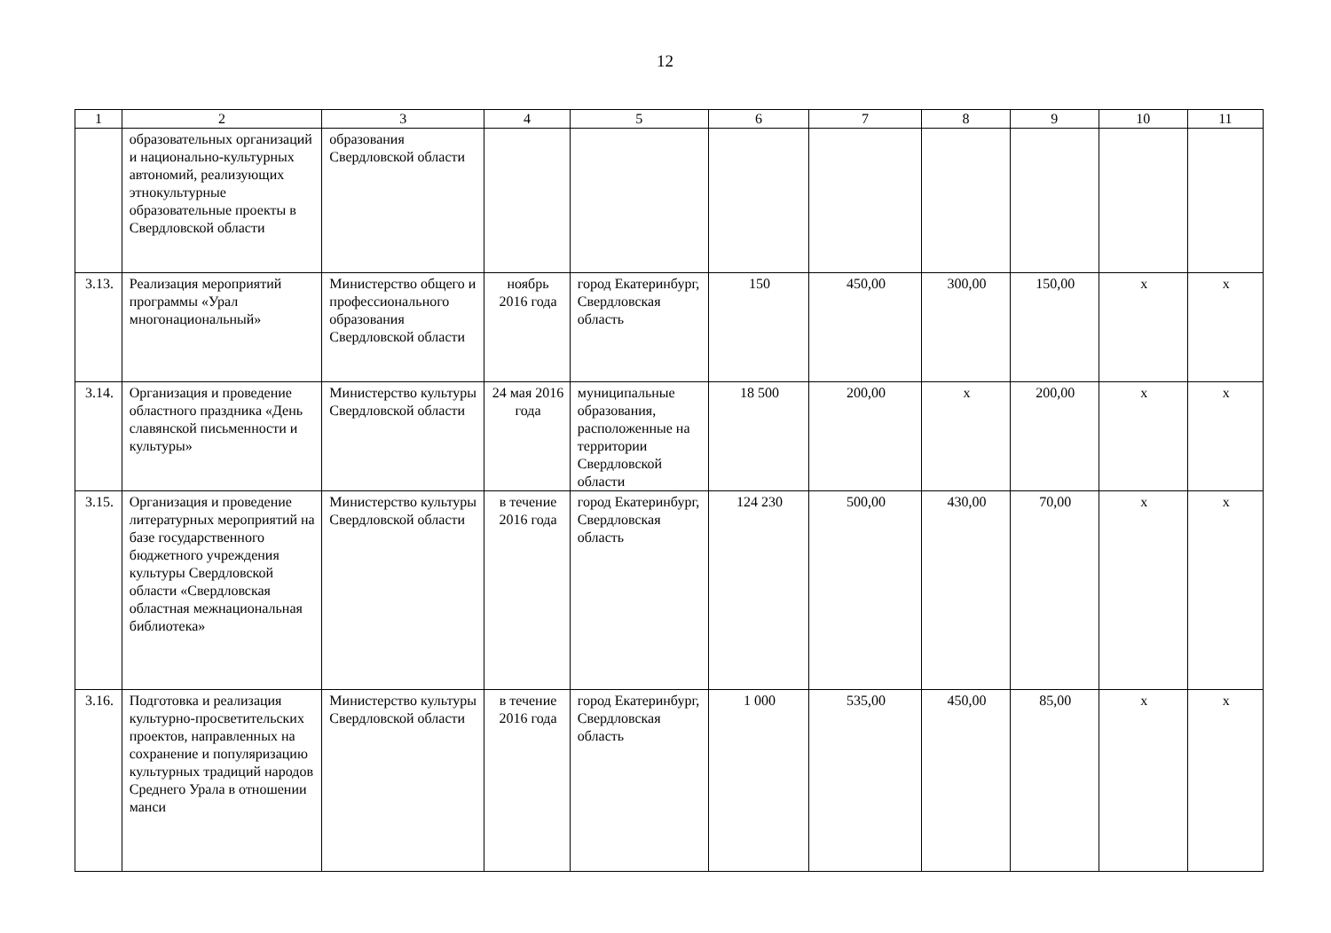12
| 1 | 2 | 3 | 4 | 5 | 6 | 7 | 8 | 9 | 10 | 11 |
| --- | --- | --- | --- | --- | --- | --- | --- | --- | --- | --- |
| | образовательных организаций и национально-культурных автономий, реализующих этнокультурные образовательные проекты в Свердловской области | образования Свердловской области | | | | | | | | |
| 3.13. | Реализация мероприятий программы «Урал многонациональный» | Министерство общего и профессионального образования Свердловской области | ноябрь 2016 года | город Екатеринбург, Свердловская область | 150 | 450,00 | 300,00 | 150,00 | x | x |
| 3.14. | Организация и проведение областного праздника «День славянской письменности и культуры» | Министерство культуры Свердловской области | 24 мая 2016 года | муниципальные образования, расположенные на территории Свердловской области | 18 500 | 200,00 | x | 200,00 | x | x |
| 3.15. | Организация и проведение литературных мероприятий на базе государственного бюджетного учреждения культуры Свердловской области «Свердловская областная межнациональная библиотека» | Министерство культуры Свердловской области | в течение 2016 года | город Екатеринбург, Свердловская область | 124 230 | 500,00 | 430,00 | 70,00 | x | x |
| 3.16. | Подготовка и реализация культурно-просветительских проектов, направленных на сохранение и популяризацию культурных традиций народов Среднего Урала в отношении манси | Министерство культуры Свердловской области | в течение 2016 года | город Екатеринбург, Свердловская область | 1 000 | 535,00 | 450,00 | 85,00 | x | x |